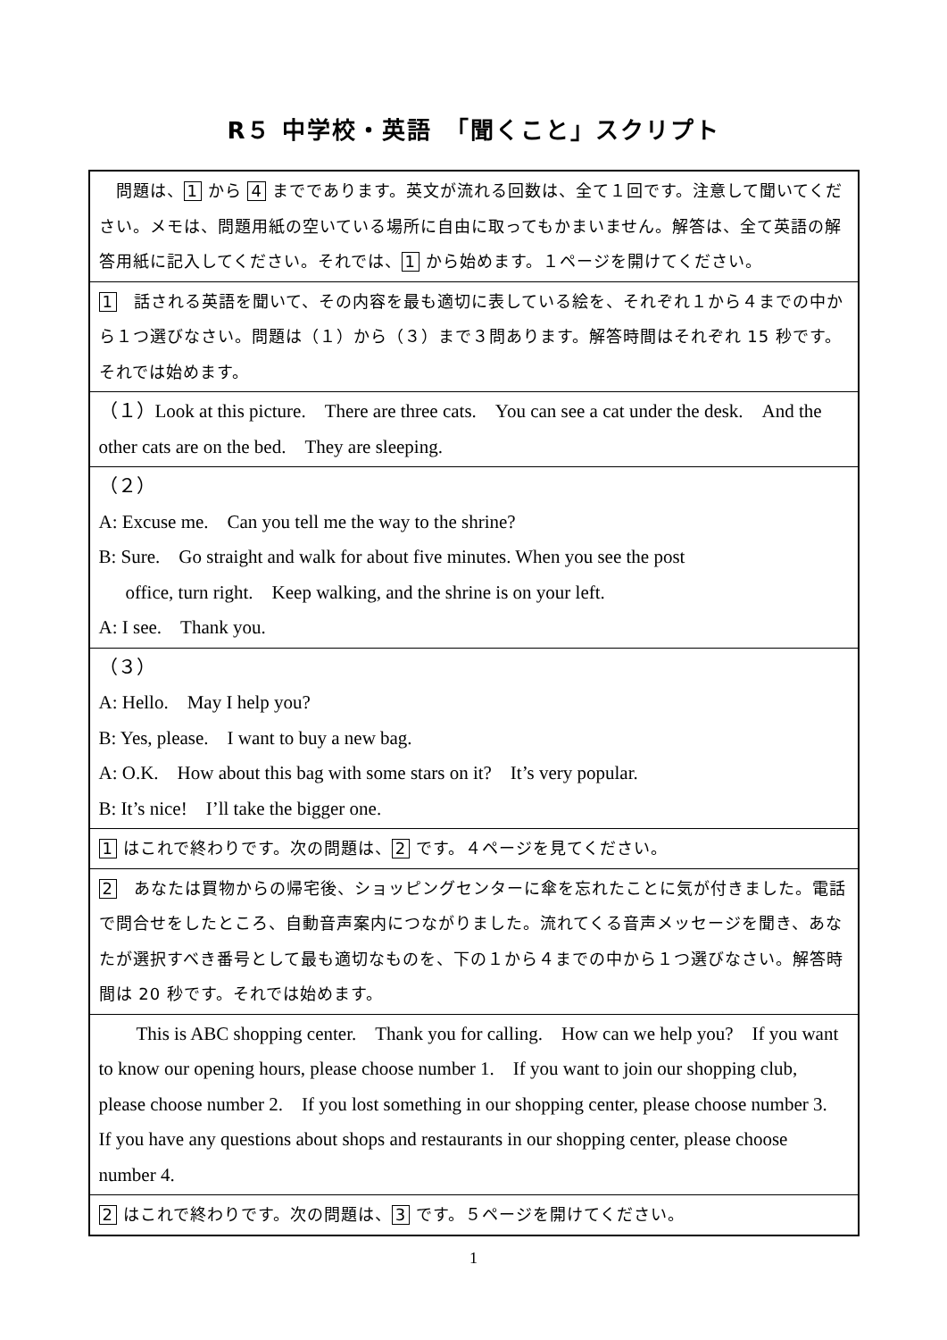R５ 中学校・英語　「聞くこと」スクリプト
| 問題は、 1 から 4 までであります。英文が流れる回数は、全て１回です。注意して聞いてください。メモは、問題用紙の空いている場所に自由に取ってもかまいません。解答は、全て英語の解答用紙に記入してください。それでは、 1 から始めます。１ページを開けてください。 |
| 1 話される英語を聞いて、その内容を最も適切に表している絵を、それぞれ１から４までの中から１つ選びなさい。問題は（１）から（３）まで３問あります。解答時間はそれぞれ 15 秒です。それでは始めます。 |
| （１）Look at this picture. There are three cats. You can see a cat under the desk. And the other cats are on the bed. They are sleeping. |
| （２） A: Excuse me. Can you tell me the way to the shrine? B: Sure. Go straight and walk for about five minutes. When you see the post office, turn right. Keep walking, and the shrine is on your left. A: I see. Thank you. |
| （３） A: Hello. May I help you? B: Yes, please. I want to buy a new bag. A: O.K. How about this bag with some stars on it? It’s very popular. B: It’s nice! I’ll take the bigger one. |
| 1 はこれで終わりです。次の問題は、 2 です。４ページを見てください。 |
| 2 あなたは買物からの帰宅後、ショッピングセンターに傘を忘れたことに気が付きました。電話で問合せをしたところ、自動音声案内につながりました。流れてくる音声メッセージを聞き、あなたが選択すべき番号として最も適切なものを、下の１から４までの中から１つ選びなさい。解答時間は 20 秒です。それでは始めます。 |
| This is ABC shopping center. Thank you for calling. How can we help you? If you want to know our opening hours, please choose number 1. If you want to join our shopping club, please choose number 2. If you lost something in our shopping center, please choose number 3. If you have any questions about shops and restaurants in our shopping center, please choose number 4. |
| 2 はこれで終わりです。次の問題は、 3 です。５ページを開けてください。 |
1